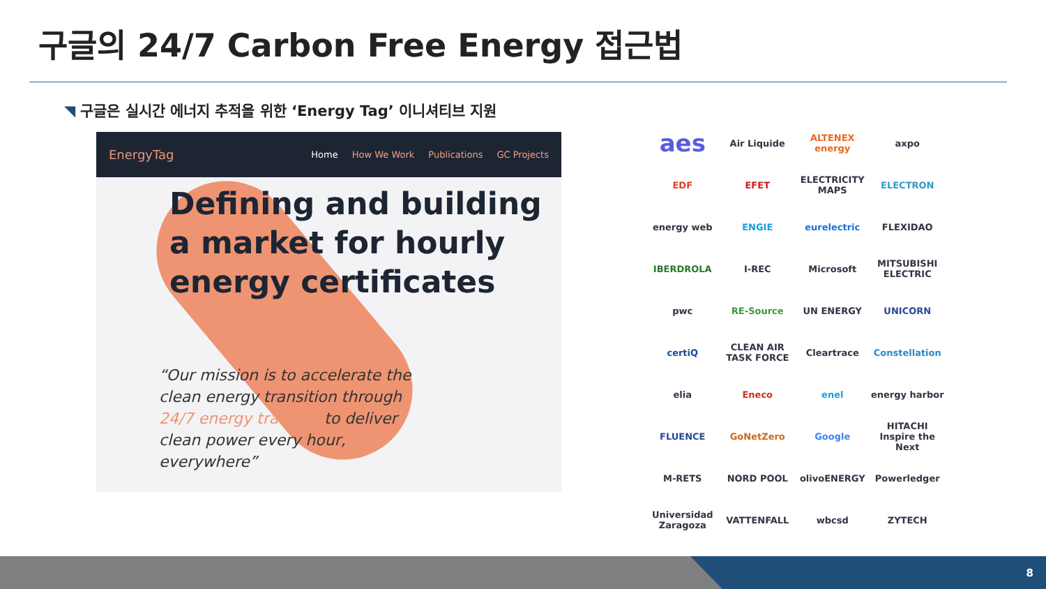구글의 24/7 Carbon Free Energy 접근법
◥ 구글은 실시간 에너지 추적을 위한 ‘Energy Tag’ 이니셔티브 지원
EnergyTag
Home How We Work Publications GC Projects
Defining and building a market for hourly energy certificates
“Our mission is to accelerate the clean energy transition through 24/7 energy tracking to deliver clean power every hour, everywhere”
aes
Air Liquide
ALTENEX energy
axpo
EDF
EFET
ELECTRICITY MAPS
ELECTRON
energy web
ENGIE
eurelectric
FLEXIDAO
IBERDROLA
I-REC
Microsoft
MITSUBISHI ELECTRIC
pwc
RE-Source
UN ENERGY
UNICORN
certiQ
CLEAN AIR TASK FORCE
Cleartrace
Constellation
elia
Eneco
enel
energy harbor
FLUENCE
GoNetZero
Google
HITACHI Inspire the Next
M-RETS
NORD POOL
olivoENERGY
Powerledger
Universidad Zaragoza
VATTENFALL
wbcsd
ZYTECH
8